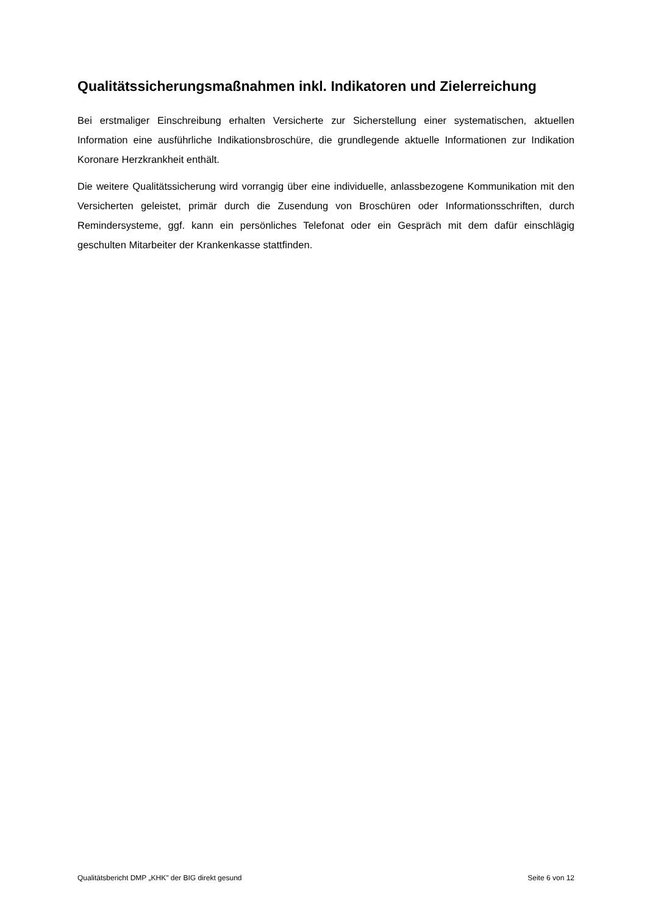Qualitätssicherungsmaßnahmen inkl. Indikatoren und Zielerreichung
Bei erstmaliger Einschreibung erhalten Versicherte zur Sicherstellung einer systematischen, aktuellen Information eine ausführliche Indikationsbroschüre, die grundlegende aktuelle Informationen zur Indikation Koronare Herzkrankheit enthält.
Die weitere Qualitätssicherung wird vorrangig über eine individuelle, anlassbezogene Kommunikation mit den Versicherten geleistet, primär durch die Zusendung von Broschüren oder Informationsschriften, durch Remindersysteme, ggf. kann ein persönliches Telefonat oder ein Gespräch mit dem dafür einschlägig geschulten Mitarbeiter der Krankenkasse stattfinden.
Qualitätsbericht DMP „KHK" der BIG direkt gesund Seite 6 von 12